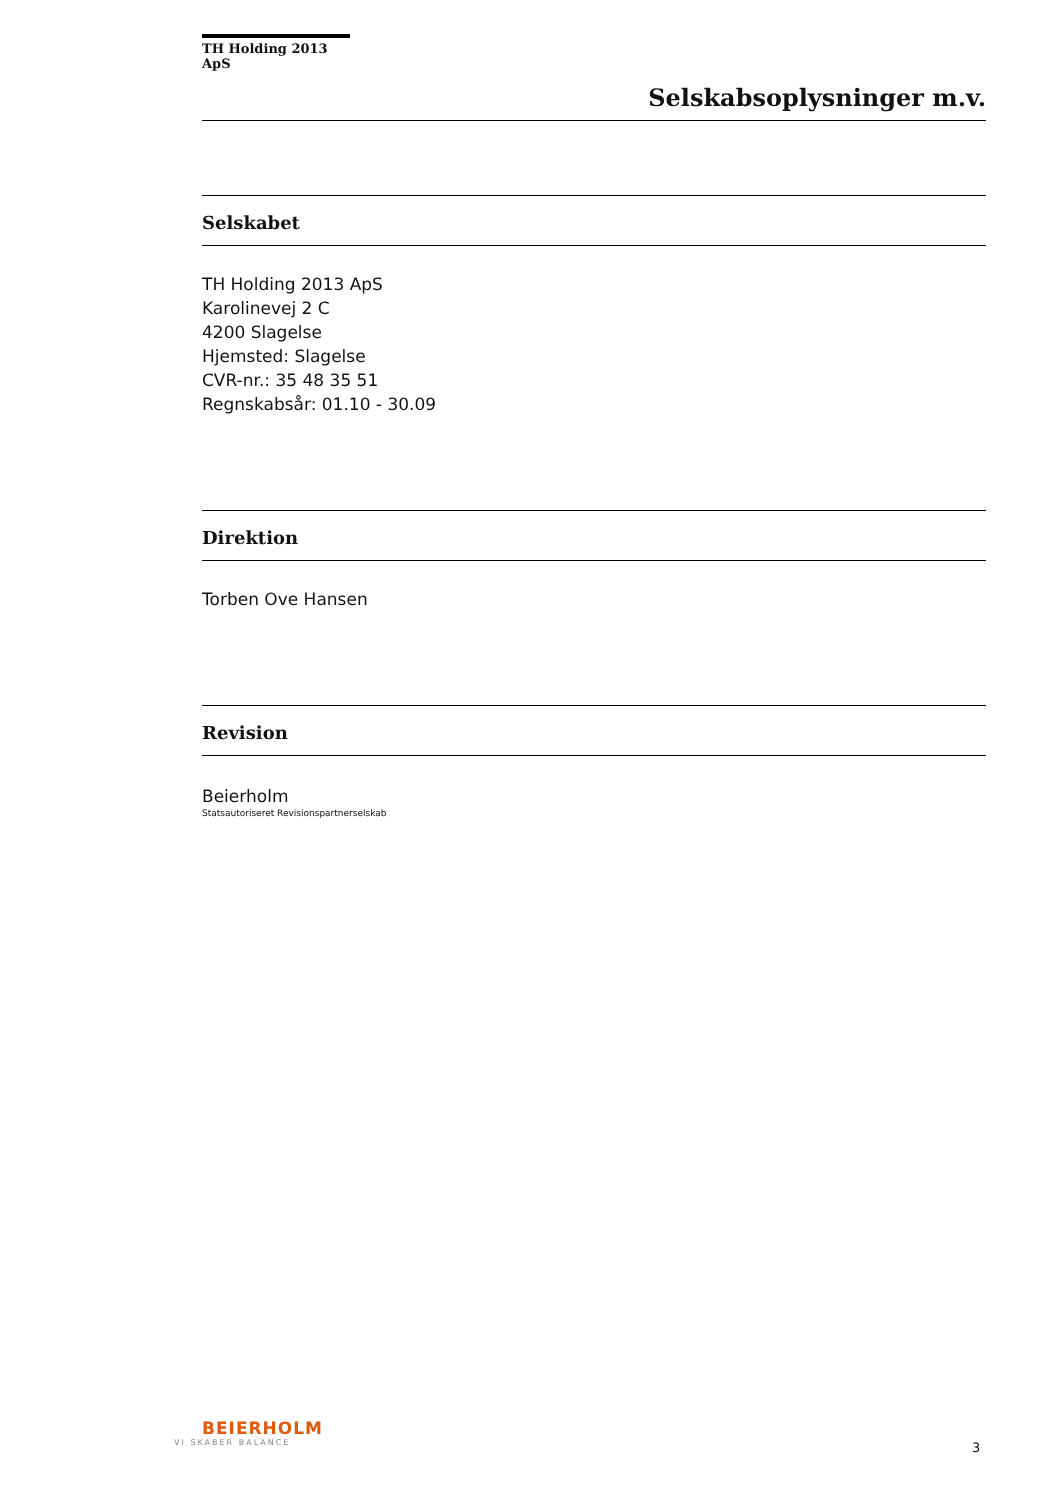TH Holding 2013 ApS
Selskabsoplysninger m.v.
Selskabet
TH Holding 2013 ApS
Karolinevej 2 C
4200 Slagelse
Hjemsted: Slagelse
CVR-nr.: 35 48 35 51
Regnskabsår: 01.10 - 30.09
Direktion
Torben Ove Hansen
Revision
Beierholm
Statsautoriseret Revisionspartnerselskab
BEIERHOLM
VI SKABER BALANCE
3